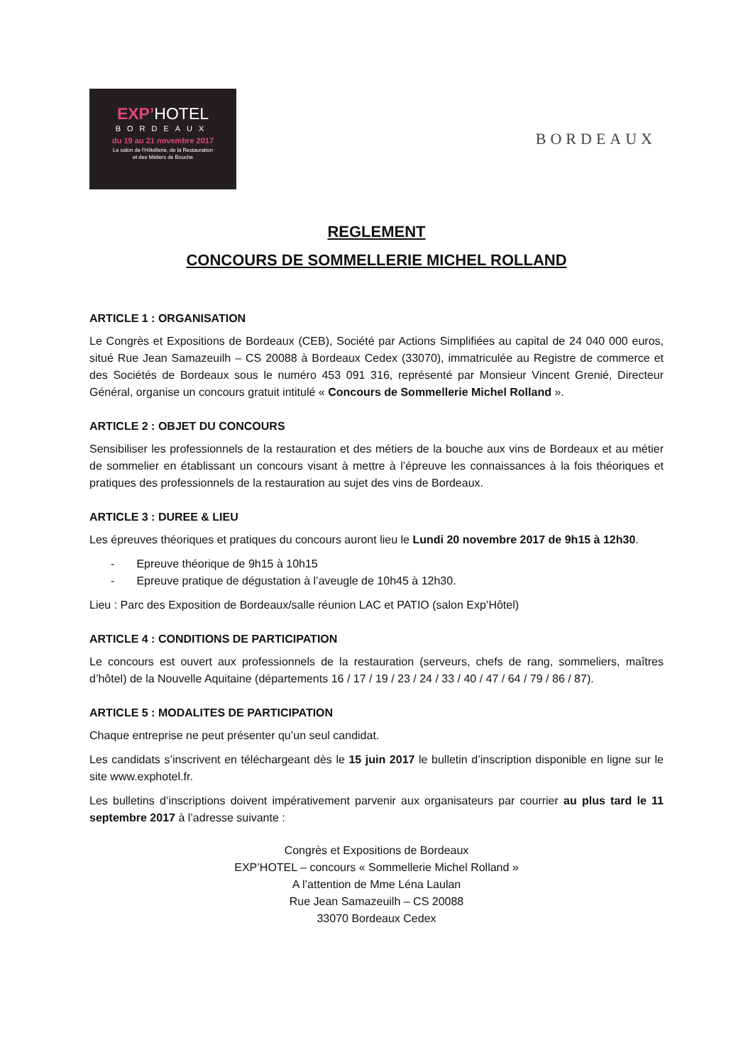EXP’HOTEL
BORDEAUX
du 19 au 21 novembre 2017
Le salon de l’Hôtellerie, de la Restauration
et des Métiers de Bouche
BORDEAUX
REGLEMENT
CONCOURS DE SOMMELLERIE MICHEL ROLLAND
ARTICLE 1 : ORGANISATION
Le Congrès et Expositions de Bordeaux (CEB), Société par Actions Simplifiées au capital de 24 040 000 euros, situé Rue Jean Samazeuilh – CS 20088 à Bordeaux Cedex (33070), immatriculée au Registre de commerce et des Sociétés de Bordeaux sous le numéro 453 091 316, représenté par Monsieur Vincent Grenié, Directeur Général, organise un concours gratuit intitulé « Concours de Sommellerie Michel Rolland ».
ARTICLE 2 : OBJET DU CONCOURS
Sensibiliser les professionnels de la restauration et des métiers de la bouche aux vins de Bordeaux et au métier de sommelier en établissant un concours visant à mettre à l’épreuve les connaissances à la fois théoriques et pratiques des professionnels de la restauration au sujet des vins de Bordeaux.
ARTICLE 3 : DUREE & LIEU
Les épreuves théoriques et pratiques du concours auront lieu le Lundi 20 novembre 2017 de 9h15 à 12h30.
- Epreuve théorique de 9h15 à 10h15
- Epreuve pratique de dégustation à l’aveugle de 10h45 à 12h30.
Lieu : Parc des Exposition de Bordeaux/salle réunion LAC et PATIO (salon Exp’Hôtel)
ARTICLE 4 : CONDITIONS DE PARTICIPATION
Le concours est ouvert aux professionnels de la restauration (serveurs, chefs de rang, sommeliers, maîtres d’hôtel) de la Nouvelle Aquitaine (départements 16 / 17 / 19 / 23 / 24 / 33 / 40 / 47 / 64 / 79 / 86 / 87).
ARTICLE 5 : MODALITES DE PARTICIPATION
Chaque entreprise ne peut présenter qu’un seul candidat.
Les candidats s’inscrivent en téléchargeant dès le 15 juin 2017 le bulletin d’inscription disponible en ligne sur le site www.exphotel.fr.
Les bulletins d’inscriptions doivent impérativement parvenir aux organisateurs par courrier au plus tard le 11 septembre 2017 à l’adresse suivante :
Congrès et Expositions de Bordeaux
EXP’HOTEL – concours « Sommellerie Michel Rolland »
A l’attention de Mme Léna Laulan
Rue Jean Samazeuilh – CS 20088
33070 Bordeaux Cedex